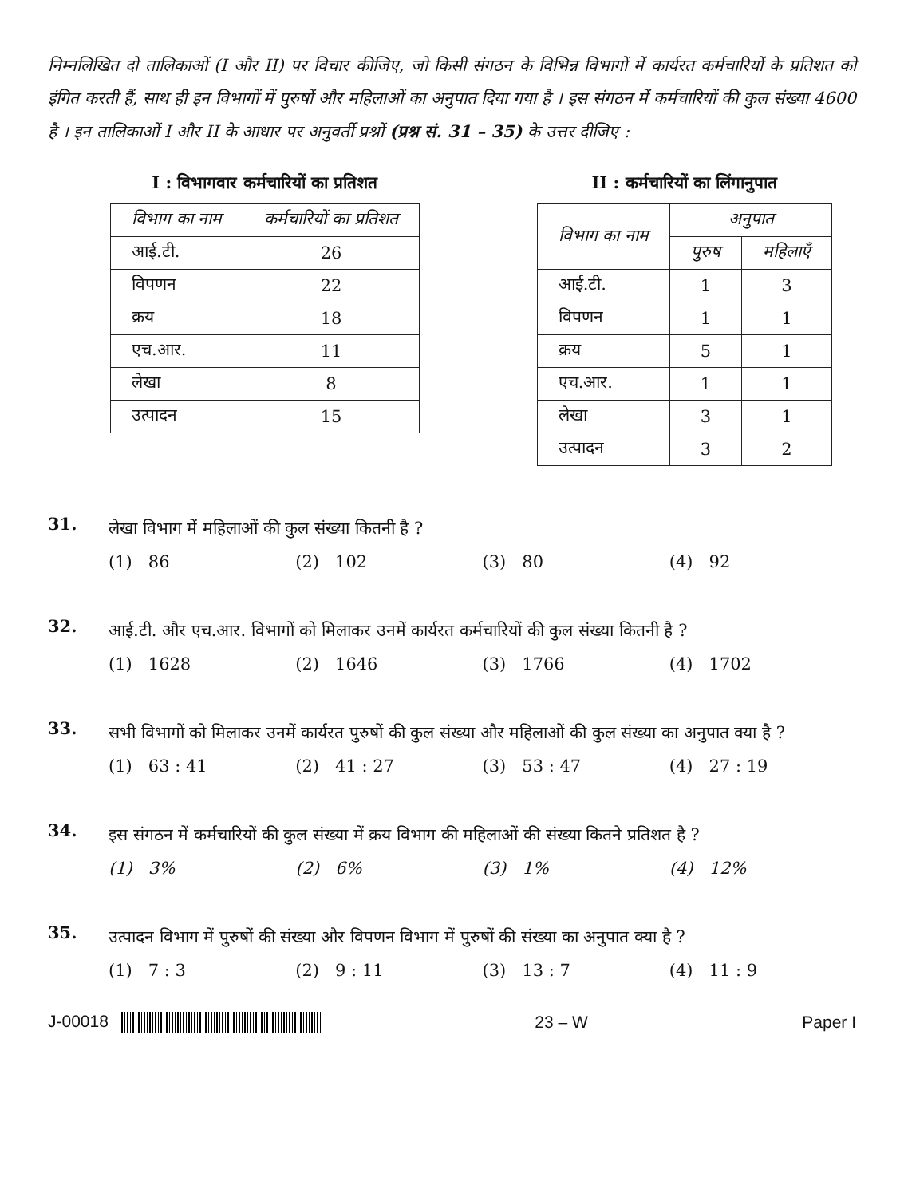निम्नलिखित दो तालिकाओं (I और II) पर विचार कीजिए, जो किसी संगठन के विभिन्न विभागों में कार्यरत कर्मचारियों के प्रतिशत को इंगित करती हैं, साथ ही इन विभागों में पुरुषों और महिलाओं का अनुपात दिया गया है । इस संगठन में कर्मचारियों की कुल संख्या 4600 है । इन तालिकाओं I और II के आधार पर अनुवर्ती प्रश्नों (प्रश्न सं. 31 – 35) के उत्तर दीजिए :
I : विभागवार कर्मचारियों का प्रतिशत
| विभाग का नाम | कर्मचारियों का प्रतिशत |
| --- | --- |
| आई.टी. | 26 |
| विपणन | 22 |
| क्रय | 18 |
| एच.आर. | 11 |
| लेखा | 8 |
| उत्पादन | 15 |
II : कर्मचारियों का लिंगानुपात
| विभाग का नाम | अनुपात | |
| --- | --- | --- |
| | पुरुष | महिलाएँ |
| आई.टी. | 1 | 3 |
| विपणन | 1 | 1 |
| क्रय | 5 | 1 |
| एच.आर. | 1 | 1 |
| लेखा | 3 | 1 |
| उत्पादन | 3 | 2 |
31.
लेखा विभाग में महिलाओं की कुल संख्या कितनी है ?
(1) 86 (2) 102 (3) 80 (4) 92
32.
आई.टी. और एच.आर. विभागों को मिलाकर उनमें कार्यरत कर्मचारियों की कुल संख्या कितनी है ?
(1) 1628 (2) 1646 (3) 1766 (4) 1702
33.
सभी विभागों को मिलाकर उनमें कार्यरत पुरुषों की कुल संख्या और महिलाओं की कुल संख्या का अनुपात क्या है ?
(1) 63 : 41 (2) 41 : 27 (3) 53 : 47 (4) 27 : 19
34.
इस संगठन में कर्मचारियों की कुल संख्या में क्रय विभाग की महिलाओं की संख्या कितने प्रतिशत है ?
(1) 3% (2) 6% (3) 1% (4) 12%
35.
उत्पादन विभाग में पुरुषों की संख्या और विपणन विभाग में पुरुषों की संख्या का अनुपात क्या है ?
(1) 7 : 3 (2) 9 : 11 (3) 13 : 7 (4) 11 : 9
J-00018 23 – W Paper I